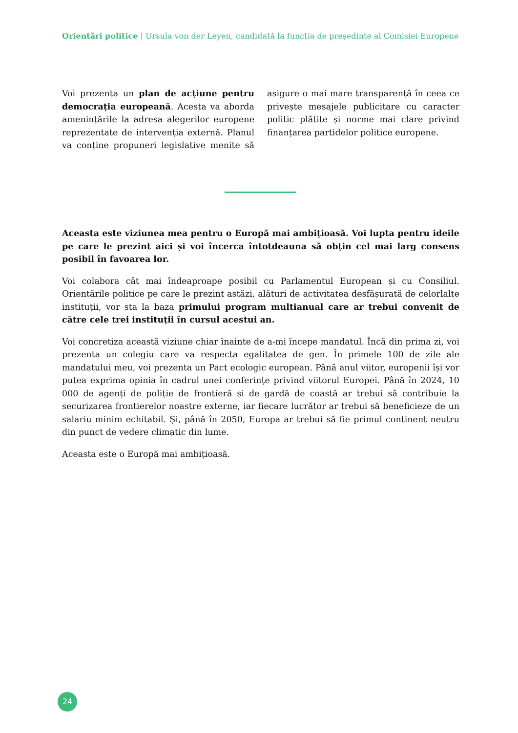Orientări politice | Ursula von der Leyen, candidată la funcția de președinte al Comisiei Europene
Voi prezenta un plan de acțiune pentru democrația europeană. Acesta va aborda amenințările la adresa alegerilor europene reprezentate de intervenția externă. Planul va conține propuneri legislative menite să asigure o mai mare transparență în ceea ce privește mesajele publicitare cu caracter politic plătite și norme mai clare privind finanțarea partidelor politice europene.
Aceasta este viziunea mea pentru o Europă mai ambițioasă. Voi lupta pentru ideile pe care le prezint aici și voi încerca întotdeauna să obțin cel mai larg consens posibil în favoarea lor.
Voi colabora cât mai îndeaproape posibil cu Parlamentul European și cu Consiliul. Orientările politice pe care le prezint astăzi, alături de activitatea desfășurată de celorlalte instituții, vor sta la baza primului program multianual care ar trebui convenit de către cele trei instituții în cursul acestui an.
Voi concretiza această viziune chiar înainte de a-mi începe mandatul. Încă din prima zi, voi prezenta un colegiu care va respecta egalitatea de gen. În primele 100 de zile ale mandatului meu, voi prezenta un Pact ecologic european. Până anul viitor, europenii își vor putea exprima opinia în cadrul unei conferințe privind viitorul Europei. Până în 2024, 10 000 de agenți de poliție de frontieră și de gardă de coastă ar trebui să contribuie la securizarea frontierelor noastre externe, iar fiecare lucrător ar trebui să beneficieze de un salariu minim echitabil. Și, până în 2050, Europa ar trebui să fie primul continent neutru din punct de vedere climatic din lume.
Aceasta este o Europă mai ambițioasă.
24